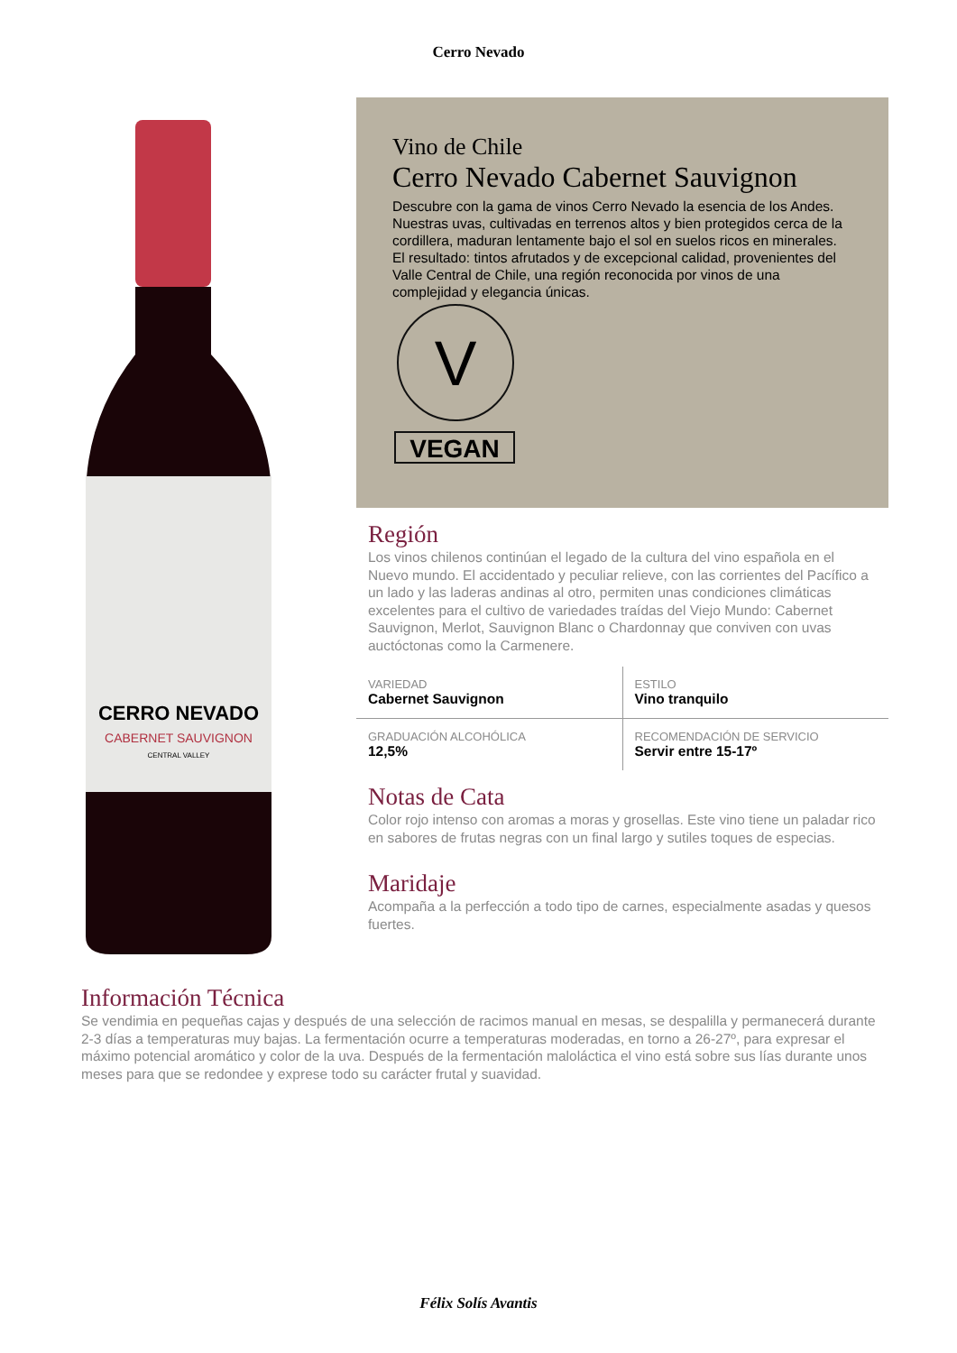Cerro Nevado
CERRO NEVADO
CABERNET SAUVIGNON
CENTRAL VALLEY
Vino de Chile
Cerro Nevado Cabernet Sauvignon
Descubre con la gama de vinos Cerro Nevado la esencia de los Andes. Nuestras uvas, cultivadas en terrenos altos y bien protegidos cerca de la cordillera, maduran lentamente bajo el sol en suelos ricos en minerales. El resultado: tintos afrutados y de excepcional calidad, provenientes del Valle Central de Chile, una región reconocida por vinos de una complejidad y elegancia únicas.
V
VEGAN
Región
Los vinos chilenos continúan el legado de la cultura del vino española en el Nuevo mundo. El accidentado y peculiar relieve, con las corrientes del Pacífico a un lado y las laderas andinas al otro, permiten unas condiciones climáticas excelentes para el cultivo de variedades traídas del Viejo Mundo: Cabernet Sauvignon, Merlot, Sauvignon Blanc o Chardonnay que conviven con uvas auctóctonas como la Carmenere.
| VARIEDAD Cabernet Sauvignon | ESTILO Vino tranquilo |
| GRADUACIÓN ALCOHÓLICA 12,5% | RECOMENDACIÓN DE SERVICIO Servir entre 15-17º |
Notas de Cata
Color rojo intenso con aromas a moras y grosellas. Este vino tiene un paladar rico en sabores de frutas negras con un final largo y sutiles toques de especias.
Maridaje
Acompaña a la perfección a todo tipo de carnes, especialmente asadas y quesos fuertes.
Información Técnica
Se vendimia en pequeñas cajas y después de una selección de racimos manual en mesas, se despalilla y permanecerá durante 2-3 días a temperaturas muy bajas. La fermentación ocurre a temperaturas moderadas, en torno a 26-27º, para expresar el máximo potencial aromático y color de la uva. Después de la fermentación maloláctica el vino está sobre sus lías durante unos meses para que se redondee y exprese todo su carácter frutal y suavidad.
Félix Solís Avantis